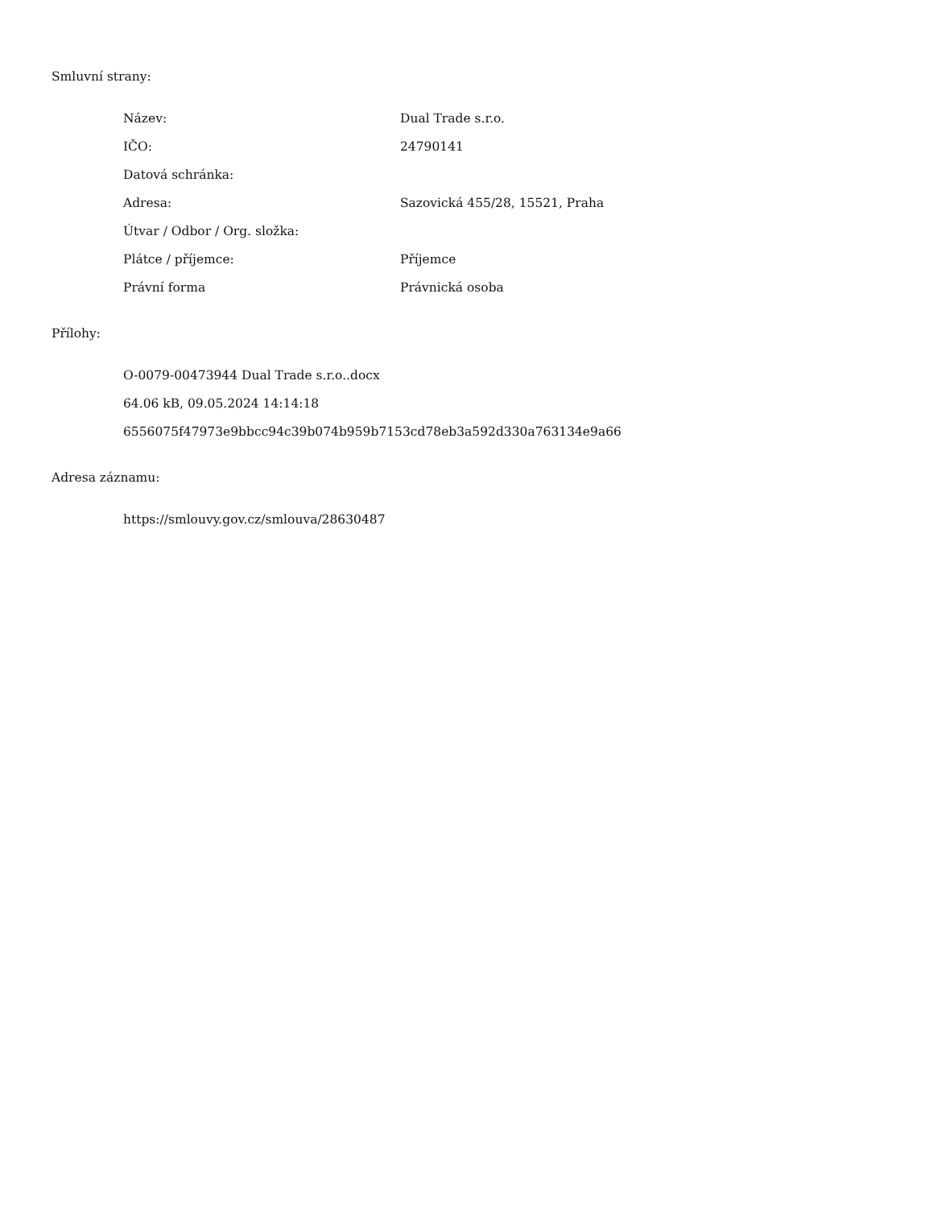Smluvní strany:
| Název: | Dual Trade s.r.o. |
| IČO: | 24790141 |
| Datová schránka: | |
| Adresa: | Sazovická 455/28, 15521, Praha |
| Útvar / Odbor / Org. složka: | |
| Plátce / příjemce: | Příjemce |
| Právní forma | Právnická osoba |
Přílohy:
O-0079-00473944 Dual Trade s.r.o..docx
64.06 kB, 09.05.2024 14:14:18
6556075f47973e9bbcc94c39b074b959b7153cd78eb3a592d330a763134e9a66
Adresa záznamu:
https://smlouvy.gov.cz/smlouva/28630487